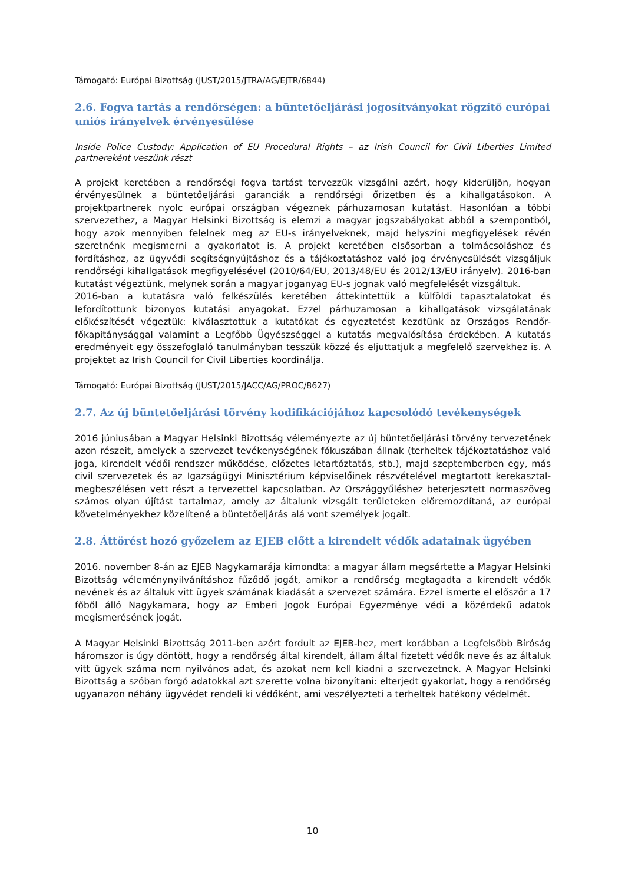Támogató: Európai Bizottság (JUST/2015/JTRA/AG/EJTR/6844)
2.6. Fogva tartás a rendőrségen: a büntetőeljárási jogosítványokat rögzítő európai uniós irányelvek érvényesülése
Inside Police Custody: Application of EU Procedural Rights – az Irish Council for Civil Liberties Limited partnereként veszünk részt
A projekt keretében a rendőrségi fogva tartást tervezzük vizsgálni azért, hogy kiderüljön, hogyan érvényesülnek a büntetőeljárási garanciák a rendőrségi őrizetben és a kihallgatásokon. A projektpartnerek nyolc európai országban végeznek párhuzamosan kutatást. Hasonlóan a többi szervezethez, a Magyar Helsinki Bizottság is elemzi a magyar jogszabályokat abból a szempontból, hogy azok mennyiben felelnek meg az EU-s irányelveknek, majd helyszíni megfigyelések révén szeretnénk megismerni a gyakorlatot is. A projekt keretében elsősorban a tolmácsoláshoz és fordításhoz, az ügyvédi segítségnyújtáshoz és a tájékoztatáshoz való jog érvényesülését vizsgáljuk rendőrségi kihallgatások megfigyelésével (2010/64/EU, 2013/48/EU és 2012/13/EU irányelv). 2016-ban kutatást végeztünk, melynek során a magyar joganyag EU-s jognak való megfelelését vizsgáltuk.
2016-ban a kutatásra való felkészülés keretében áttekintettük a külföldi tapasztalatokat és lefordítottunk bizonyos kutatási anyagokat. Ezzel párhuzamosan a kihallgatások vizsgálatának előkészítését végeztük: kiválasztottuk a kutatókat és egyeztetést kezdtünk az Országos Rendőr-főkapitánysággal valamint a Legfőbb Ügyészséggel a kutatás megvalósítása érdekében. A kutatás eredményeit egy összefoglaló tanulmányban tesszük közzé és eljuttatjuk a megfelelő szervekhez is. A projektet az Irish Council for Civil Liberties koordinálja.
Támogató: Európai Bizottság (JUST/2015/JACC/AG/PROC/8627)
2.7. Az új büntetőeljárási törvény kodifikációjához kapcsolódó tevékenységek
2016 júniusában a Magyar Helsinki Bizottság véleményezte az új büntetőeljárási törvény tervezetének azon részeit, amelyek a szervezet tevékenységének fókuszában állnak (terheltek tájékoztatáshoz való joga, kirendelt védői rendszer működése, előzetes letartóztatás, stb.), majd szeptemberben egy, más civil szervezetek és az Igazságügyi Minisztérium képviselőinek részvételével megtartott kerekasztal-megbeszélésen vett részt a tervezettel kapcsolatban. Az Országgyűléshez beterjesztett normaszöveg számos olyan újítást tartalmaz, amely az általunk vizsgált területeken előremozdítaná, az európai követelményekhez közelítené a büntetőeljárás alá vont személyek jogait.
2.8. Áttörést hozó győzelem az EJEB előtt a kirendelt védők adatainak ügyében
2016. november 8-án az EJEB Nagykamarája kimondta: a magyar állam megsértette a Magyar Helsinki Bizottság véleménynyilvánításhoz fűződő jogát, amikor a rendőrség megtagadta a kirendelt védők nevének és az általuk vitt ügyek számának kiadását a szervezet számára. Ezzel ismerte el először a 17 főből álló Nagykamara, hogy az Emberi Jogok Európai Egyezménye védi a közérdekű adatok megismerésének jogát.
A Magyar Helsinki Bizottság 2011-ben azért fordult az EJEB-hez, mert korábban a Legfelsőbb Bíróság háromszor is úgy döntött, hogy a rendőrség által kirendelt, állam által fizetett védők neve és az általuk vitt ügyek száma nem nyilvános adat, és azokat nem kell kiadni a szervezetnek. A Magyar Helsinki Bizottság a szóban forgó adatokkal azt szerette volna bizonyítani: elterjedt gyakorlat, hogy a rendőrség ugyanazon néhány ügyvédet rendeli ki védőként, ami veszélyezteti a terheltek hatékony védelmét.
10